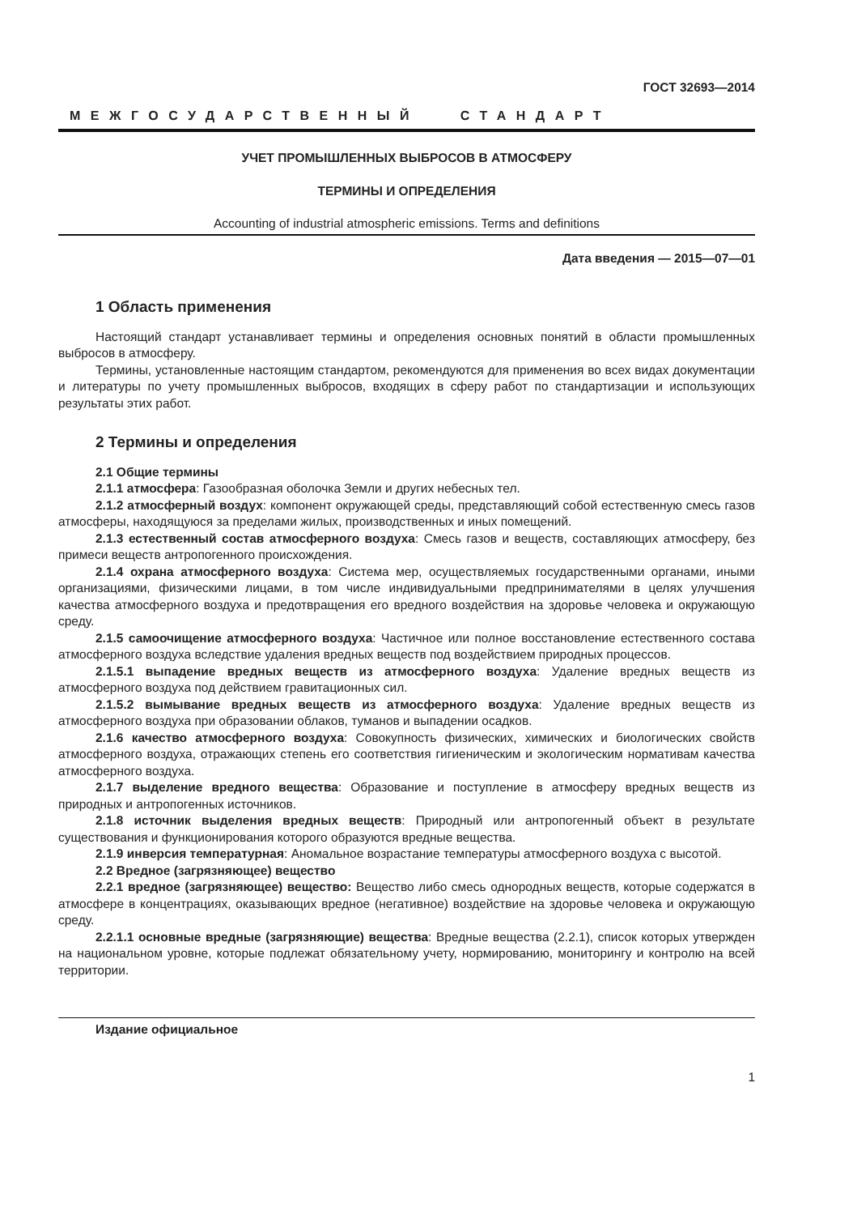ГОСТ 32693—2014
МЕЖГОСУДАРСТВЕННЫЙ СТАНДАРТ
УЧЕТ ПРОМЫШЛЕННЫХ ВЫБРОСОВ В АТМОСФЕРУ
ТЕРМИНЫ И ОПРЕДЕЛЕНИЯ
Accounting of industrial atmospheric emissions. Terms and definitions
Дата введения — 2015—07—01
1 Область применения
Настоящий стандарт устанавливает термины и определения основных понятий в области промышленных выбросов в атмосферу.
Термины, установленные настоящим стандартом, рекомендуются для применения во всех видах документации и литературы по учету промышленных выбросов, входящих в сферу работ по стандартизации и использующих результаты этих работ.
2 Термины и определения
2.1 Общие термины
2.1.1 атмосфера: Газообразная оболочка Земли и других небесных тел.
2.1.2 атмосферный воздух: компонент окружающей среды, представляющий собой естественную смесь газов атмосферы, находящуюся за пределами жилых, производственных и иных помещений.
2.1.3 естественный состав атмосферного воздуха: Смесь газов и веществ, составляющих атмосферу, без примеси веществ антропогенного происхождения.
2.1.4 охрана атмосферного воздуха: Система мер, осуществляемых государственными органами, иными организациями, физическими лицами, в том числе индивидуальными предпринимателями в целях улучшения качества атмосферного воздуха и предотвращения его вредного воздействия на здоровье человека и окружающую среду.
2.1.5 самоочищение атмосферного воздуха: Частичное или полное восстановление естественного состава атмосферного воздуха вследствие удаления вредных веществ под воздействием природных процессов.
2.1.5.1 выпадение вредных веществ из атмосферного воздуха: Удаление вредных веществ из атмосферного воздуха под действием гравитационных сил.
2.1.5.2 вымывание вредных веществ из атмосферного воздуха: Удаление вредных веществ из атмосферного воздуха при образовании облаков, туманов и выпадении осадков.
2.1.6 качество атмосферного воздуха: Совокупность физических, химических и биологических свойств атмосферного воздуха, отражающих степень его соответствия гигиеническим и экологическим нормативам качества атмосферного воздуха.
2.1.7 выделение вредного вещества: Образование и поступление в атмосферу вредных веществ из природных и антропогенных источников.
2.1.8 источник выделения вредных веществ: Природный или антропогенный объект в результате существования и функционирования которого образуются вредные вещества.
2.1.9 инверсия температурная: Аномальное возрастание температуры атмосферного воздуха с высотой.
2.2 Вредное (загрязняющее) вещество
2.2.1 вредное (загрязняющее) вещество: Вещество либо смесь однородных веществ, которые содержатся в атмосфере в концентрациях, оказывающих вредное (негативное) воздействие на здоровье человека и окружающую среду.
2.2.1.1 основные вредные (загрязняющие) вещества: Вредные вещества (2.2.1), список которых утвержден на национальном уровне, которые подлежат обязательному учету, нормированию, мониторингу и контролю на всей территории.
Издание официальное
1